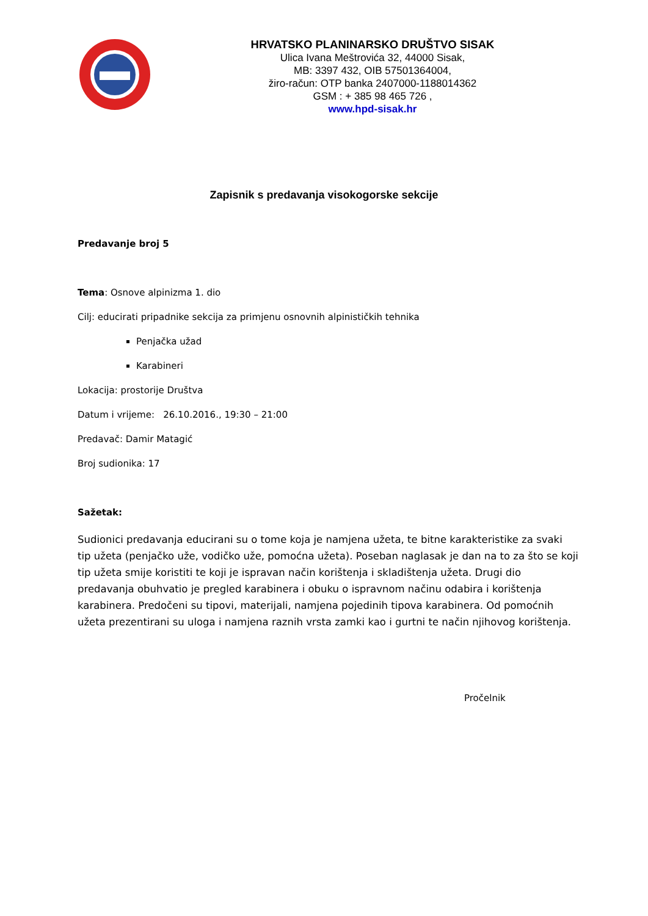HRVATSKO PLANINARSKO DRUŠTVO SISAK
Ulica Ivana Meštrovića 32, 44000 Sisak,
MB: 3397 432, OIB 57501364004,
žiro-račun: OTP banka 2407000-1188014362
GSM : + 385 98 465 726 ,
www.hpd-sisak.hr
Zapisnik s predavanja visokogorske sekcije
Predavanje broj 5
Tema: Osnove alpinizma 1. dio
Cilj: educirati pripadnike sekcija za primjenu osnovnih alpinističkih tehnika
Penjačka užad
Karabineri
Lokacija: prostorije Društva
Datum i vrijeme: 26.10.2016., 19:30 – 21:00
Predavač: Damir Matagić
Broj sudionika: 17
Sažetak:
Sudionici predavanja educirani su o tome koja je namjena užeta, te bitne karakteristike za svaki tip užeta (penjačko uže, vodičko uže, pomoćna užeta). Poseban naglasak je dan na to za što se koji tip užeta smije koristiti te koji je ispravan način korištenja i skladištenja užeta. Drugi dio predavanja obuhvatio je pregled karabinera i obuku o ispravnom načinu odabira i korištenja karabinera. Predočeni su tipovi, materijali, namjena pojedinih tipova karabinera. Od pomoćnih užeta prezentirani su uloga i namjena raznih vrsta zamki kao i gurtni te način njihovog korištenja.
Pročelnik